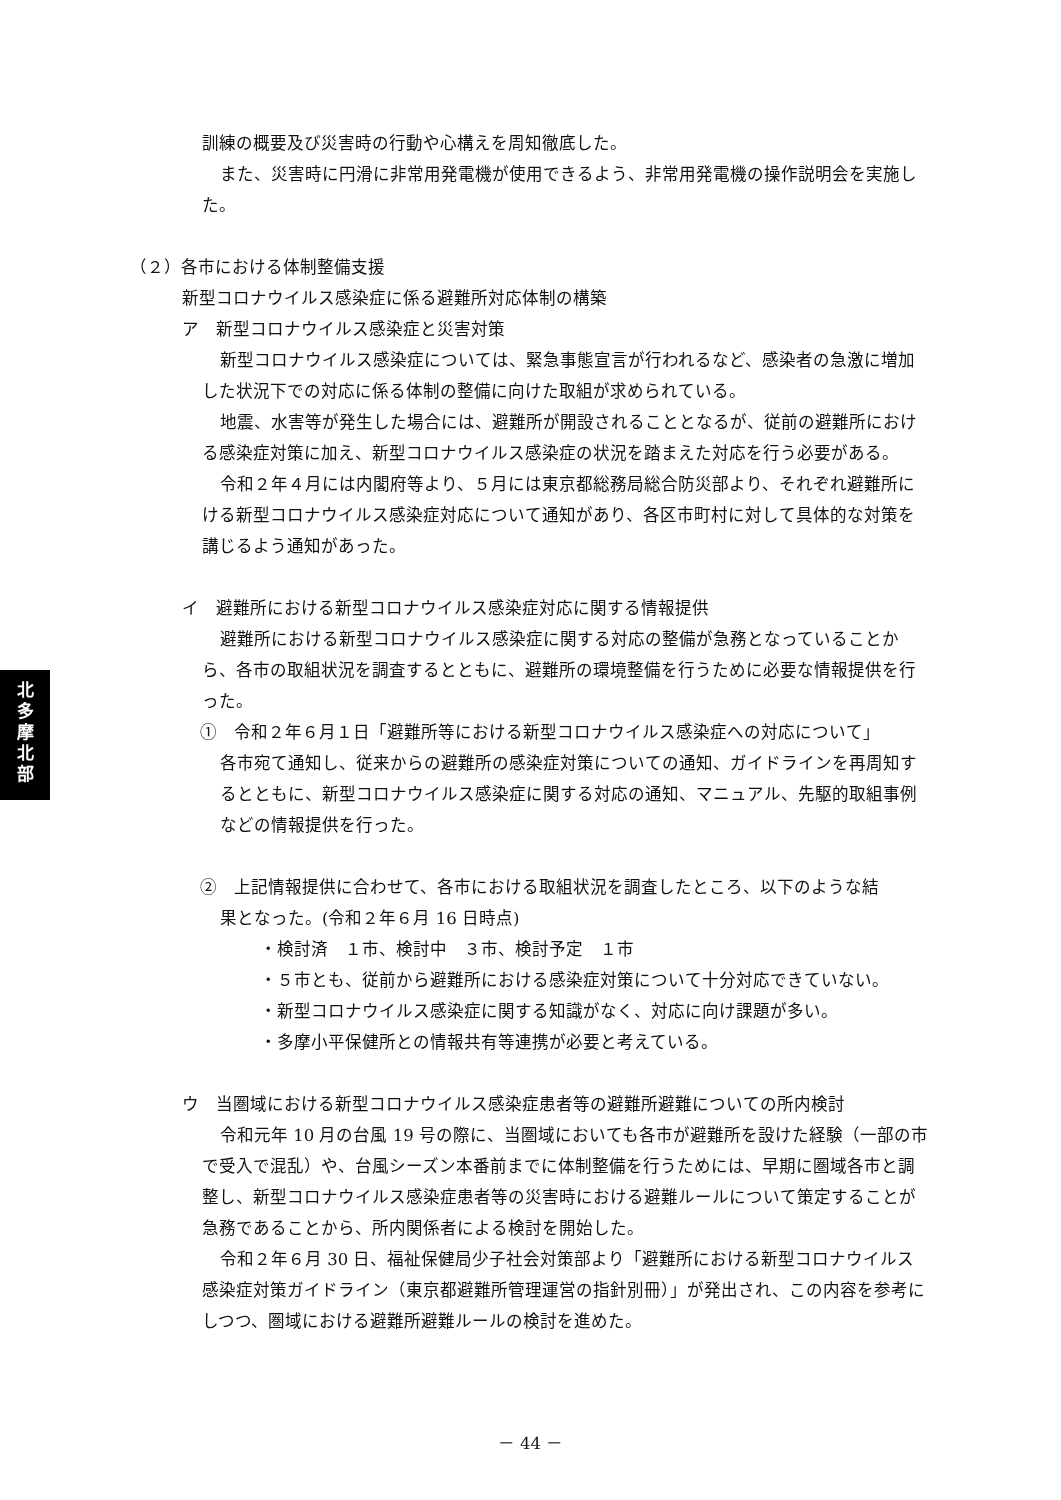北
多
摩
北
部
訓練の概要及び災害時の行動や心構えを周知徹底した。
また、災害時に円滑に非常用発電機が使用できるよう、非常用発電機の操作説明会を実施した。
（２）各市における体制整備支援
新型コロナウイルス感染症に係る避難所対応体制の構築
ア　新型コロナウイルス感染症と災害対策
新型コロナウイルス感染症については、緊急事態宣言が行われるなど、感染者の急激に増加した状況下での対応に係る体制の整備に向けた取組が求められている。
地震、水害等が発生した場合には、避難所が開設されることとなるが、従前の避難所における感染症対策に加え、新型コロナウイルス感染症の状況を踏まえた対応を行う必要がある。
令和２年４月には内閣府等より、５月には東京都総務局総合防災部より、それぞれ避難所にける新型コロナウイルス感染症対応について通知があり、各区市町村に対して具体的な対策を講じるよう通知があった。
イ　避難所における新型コロナウイルス感染症対応に関する情報提供
避難所における新型コロナウイルス感染症に関する対応の整備が急務となっていることから、各市の取組状況を調査するとともに、避難所の環境整備を行うために必要な情報提供を行った。
①　令和２年６月１日「避難所等における新型コロナウイルス感染症への対応について」
各市宛て通知し、従来からの避難所の感染症対策についての通知、ガイドラインを再周知するとともに、新型コロナウイルス感染症に関する対応の通知、マニュアル、先駆的取組事例などの情報提供を行った。
②　上記情報提供に合わせて、各市における取組状況を調査したところ、以下のような結
果となった。(令和２年６月 16 日時点)
・検討済　１市、検討中　３市、検討予定　１市
・５市とも、従前から避難所における感染症対策について十分対応できていない。
・新型コロナウイルス感染症に関する知識がなく、対応に向け課題が多い。
・多摩小平保健所との情報共有等連携が必要と考えている。
ウ　当圏域における新型コロナウイルス感染症患者等の避難所避難についての所内検討
令和元年 10 月の台風 19 号の際に、当圏域においても各市が避難所を設けた経験（一部の市で受入で混乱）や、台風シーズン本番前までに体制整備を行うためには、早期に圏域各市と調整し、新型コロナウイルス感染症患者等の災害時における避難ルールについて策定することが急務であることから、所内関係者による検討を開始した。
令和２年６月 30 日、福祉保健局少子社会対策部より「避難所における新型コロナウイルス感染症対策ガイドライン（東京都避難所管理運営の指針別冊）」が発出され、この内容を参考にしつつ、圏域における避難所避難ルールの検討を進めた。
－ 44 －